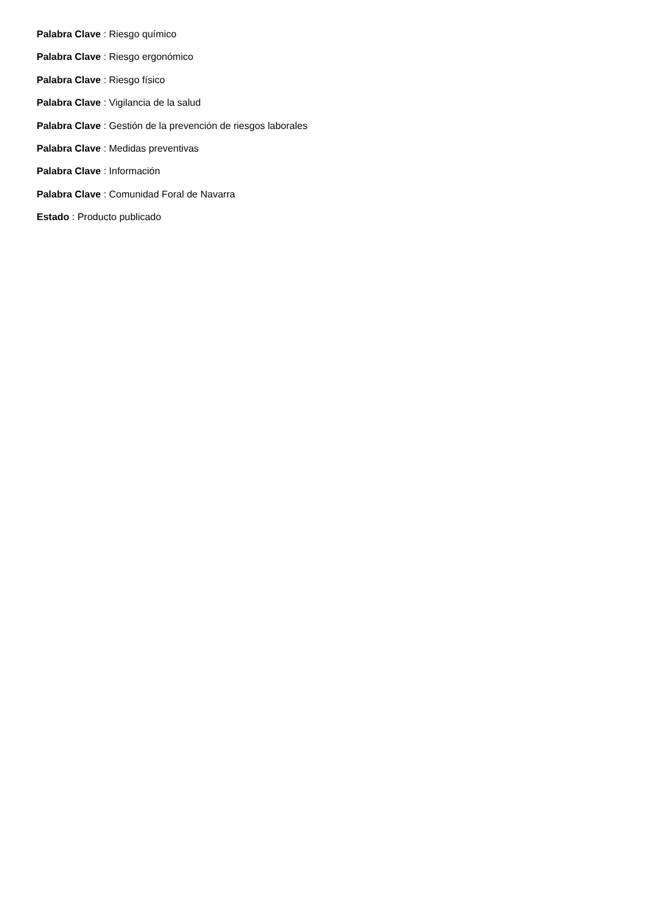Palabra Clave : Riesgo químico
Palabra Clave : Riesgo ergonómico
Palabra Clave : Riesgo físico
Palabra Clave : Vigilancia de la salud
Palabra Clave : Gestión de la prevención de riesgos laborales
Palabra Clave : Medidas preventivas
Palabra Clave : Información
Palabra Clave : Comunidad Foral de Navarra
Estado : Producto publicado